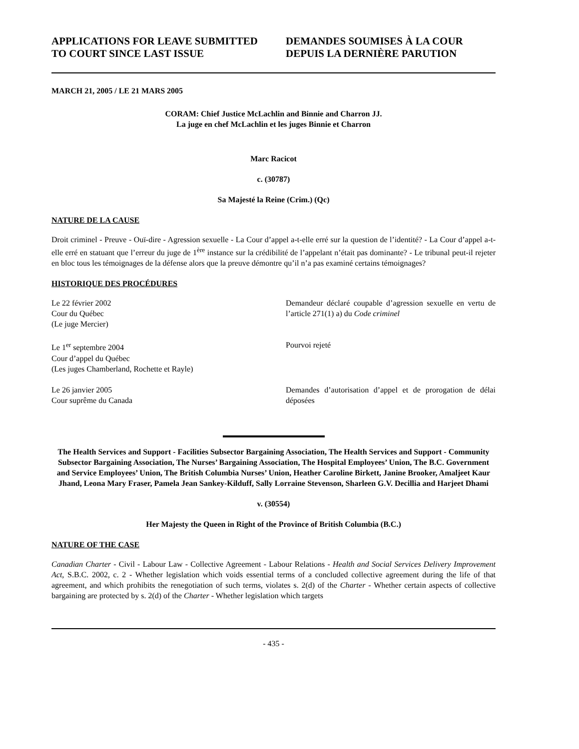APPLICATIONS FOR LEAVE SUBMITTED TO COURT SINCE LAST ISSUE
DEMANDES SOUMISES À LA COUR DEPUIS LA DERNIÈRE PARUTION
MARCH 21, 2005 / LE 21 MARS 2005
CORAM: Chief Justice McLachlin and Binnie and Charron JJ.
La juge en chef McLachlin et les juges Binnie et Charron
Marc Racicot
c. (30787)
Sa Majesté la Reine (Crim.) (Qc)
NATURE DE LA CAUSE
Droit criminel - Preuve - Ouï-dire - Agression sexuelle - La Cour d’appel a-t-elle erré sur la question de l’identité? - La Cour d’appel a-t-elle erré en statuant que l’erreur du juge de 1<sup>ère</sup> instance sur la crédibilité de l’appelant n’était pas dominante? - Le tribunal peut-il rejeter en bloc tous les témoignages de la défense alors que la preuve démontre qu’il n’a pas examiné certains témoignages?
HISTORIQUE DES PROCÉDURES
Le 22 février 2002
Cour du Québec
(Le juge Mercier)
Demandeur déclaré coupable d’agression sexuelle en vertu de l’article 271(1) a) du Code criminel
Le 1<sup>er</sup> septembre 2004
Cour d’appel du Québec
(Les juges Chamberland, Rochette et Rayle)
Pourvoi rejeté
Le 26 janvier 2005
Cour suprême du Canada
Demandes d’autorisation d’appel et de prorogation de délai déposées
The Health Services and Support - Facilities Subsector Bargaining Association, The Health Services and Support - Community Subsector Bargaining Association, The Nurses’ Bargaining Association, The Hospital Employees’ Union, The B.C. Government and Service Employees’ Union, The British Columbia Nurses’ Union, Heather Caroline Birkett, Janine Brooker, Amaljeet Kaur Jhand, Leona Mary Fraser, Pamela Jean Sankey-Kilduff, Sally Lorraine Stevenson, Sharleen G.V. Decillia and Harjeet Dhami
v. (30554)
Her Majesty the Queen in Right of the Province of British Columbia (B.C.)
NATURE OF THE CASE
Canadian Charter - Civil - Labour Law - Collective Agreement - Labour Relations - Health and Social Services Delivery Improvement Act, S.B.C. 2002, c. 2 - Whether legislation which voids essential terms of a concluded collective agreement during the life of that agreement, and which prohibits the renegotiation of such terms, violates s. 2(d) of the Charter - Whether certain aspects of collective bargaining are protected by s. 2(d) of the Charter - Whether legislation which targets
- 435 -